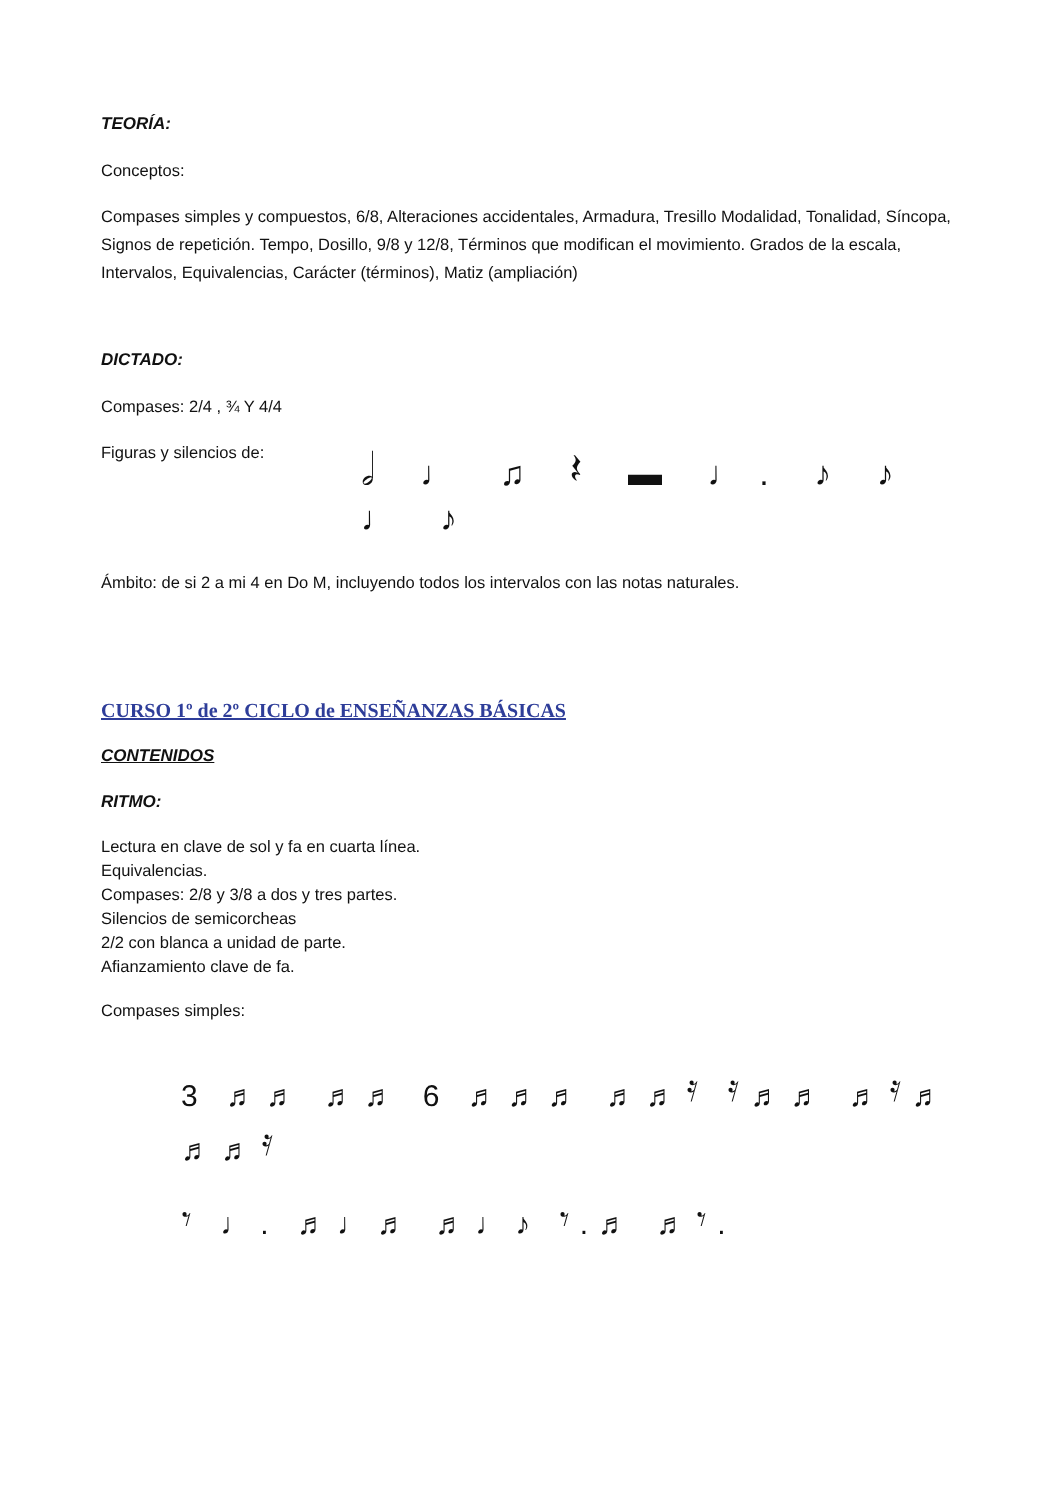TEORÍA:
Conceptos:
Compases simples y compuestos, 6/8, Alteraciones accidentales, Armadura, Tresillo Modalidad, Tonalidad, Síncopa, Signos de repetición. Tempo, Dosillo, 9/8 y 12/8, Términos que modifican el movimiento. Grados de la escala, Intervalos, Equivalencias, Carácter (términos), Matiz (ampliación)
DICTADO:
Compases: 2/4 , ¾ Y 4/4
Figuras y silencios de:
𝅗𝅥 ♩ ♫ 𝄽 ▬ ♩. ♪ ♪ ♩ ♪
Ámbito: de si 2 a mi 4 en Do M, incluyendo todos los intervalos con las notas naturales.
CURSO 1º de 2º CICLO de ENSEÑANZAS BÁSICAS
CONTENIDOS
RITMO:
Lectura en clave de sol y fa en cuarta línea.
Equivalencias.
Compases: 2/8 y 3/8 a dos y tres partes.
Silencios de semicorcheas
2/2 con blanca a unidad de parte.
Afianzamiento clave de fa.
Compases simples:
3 ♬♬ ♬♬ 6 ♬♬♬ ♬♬𝄿 𝄿♬♬ ♬𝄿♬ ♬♬𝄿
𝄾 ♩. ♬♩♬ ♬♩♪ 𝄾.♬ ♬𝄾.